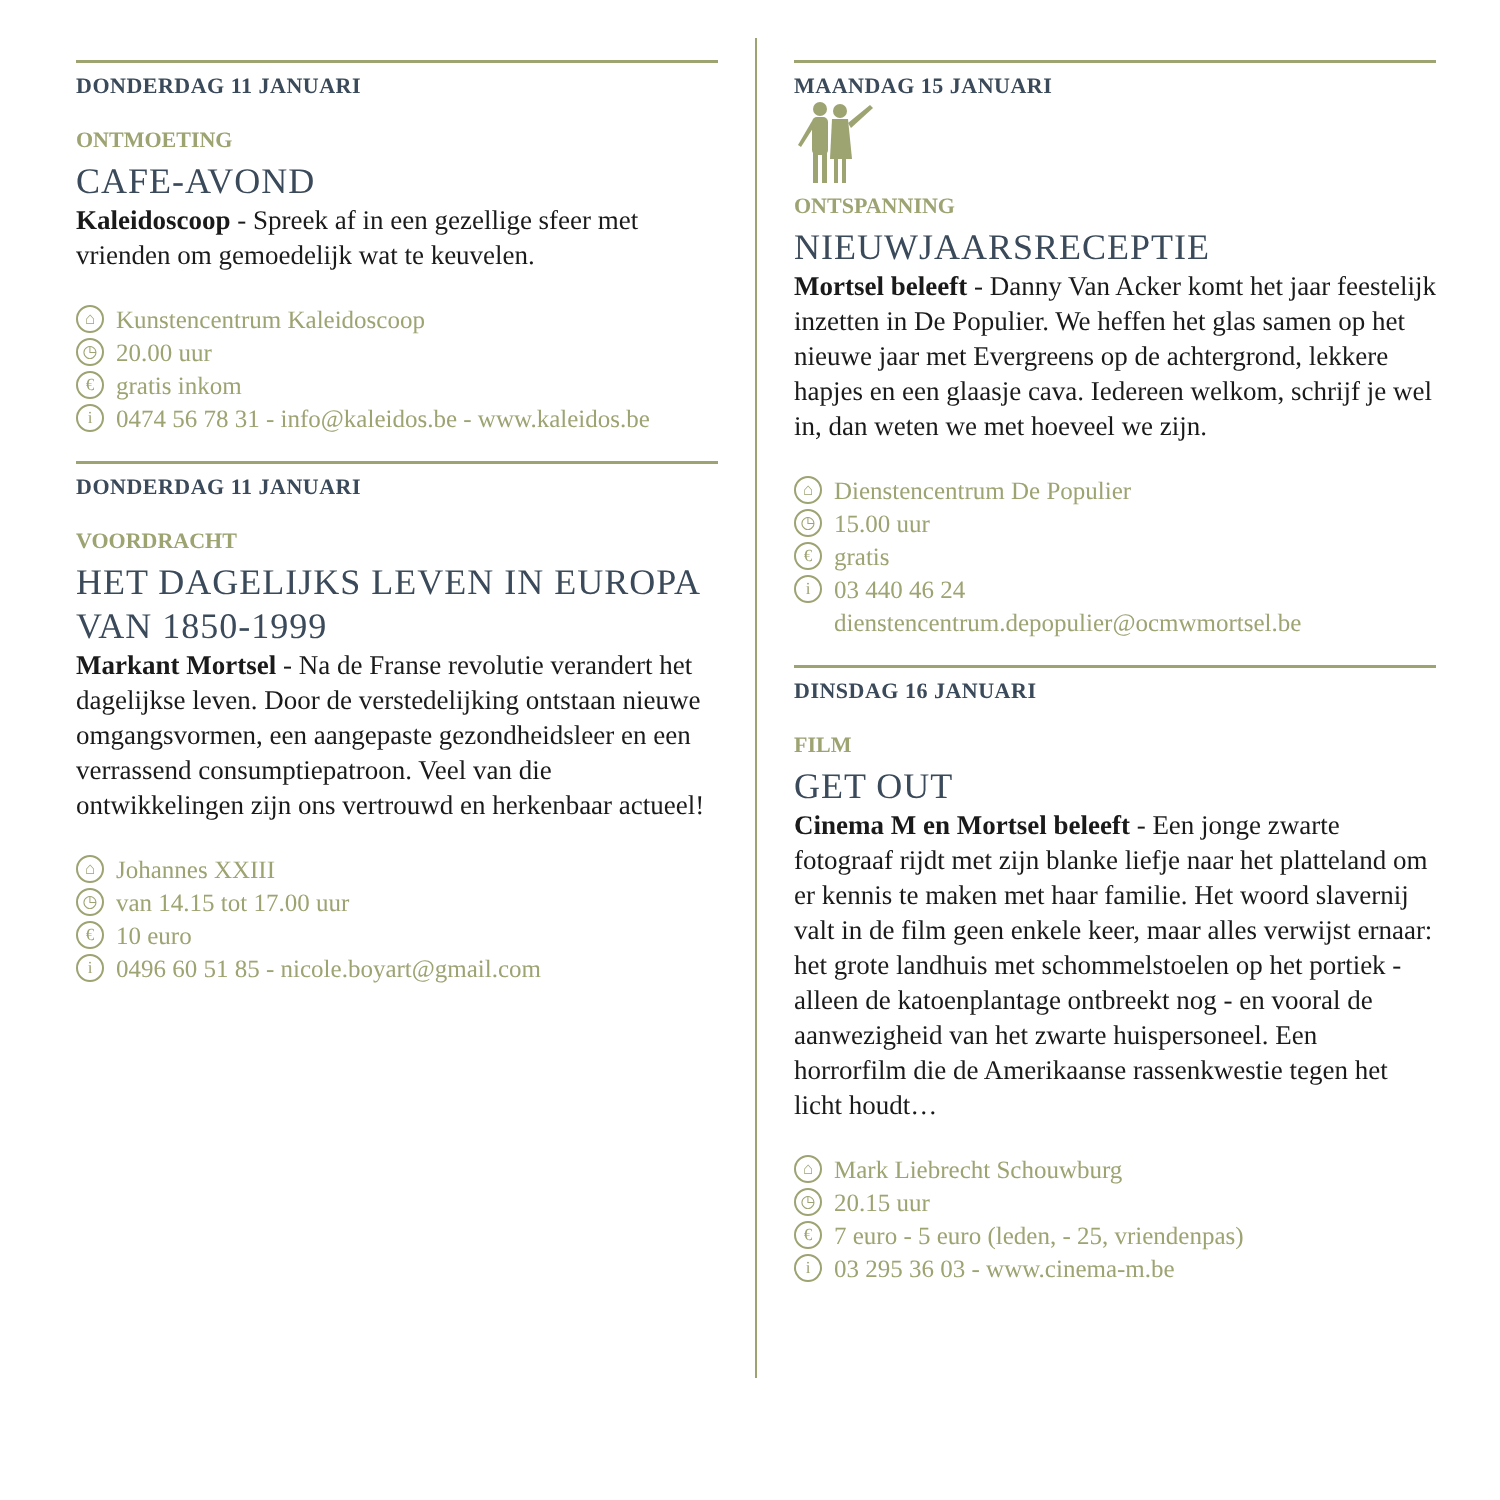DONDERDAG 11 JANUARI
ONTMOETING
CAFE-AVOND
Kaleidoscoop - Spreek af in een gezellige sfeer met vrienden om gemoedelijk wat te keuvelen.
⌂ Kunstencentrum Kaleidoscoop
◷ 20.00 uur
€ gratis inkom
i 0474 56 78 31 - info@kaleidos.be - www.kaleidos.be
DONDERDAG 11 JANUARI
VOORDRACHT
HET DAGELIJKS LEVEN IN EUROPA VAN 1850-1999
Markant Mortsel - Na de Franse revolutie verandert het dagelijkse leven. Door de verstedelijking ontstaan nieuwe omgangsvormen, een aangepaste gezondheidsleer en een verrassend consumptiepatroon. Veel van die ontwikkelingen zijn ons vertrouwd en herkenbaar actueel!
⌂ Johannes XXIII
◷ van 14.15 tot 17.00 uur
€ 10 euro
i 0496 60 51 85 - nicole.boyart@gmail.com
MAANDAG 15 JANUARI
ONTSPANNING
NIEUWJAARSRECEPTIE
Mortsel beleeft - Danny Van Acker komt het jaar feestelijk inzetten in De Populier. We heffen het glas samen op het nieuwe jaar met Evergreens op de achtergrond, lekkere hapjes en een glaasje cava. Iedereen welkom, schrijf je wel in, dan weten we met hoeveel we zijn.
⌂ Dienstencentrum De Populier
◷ 15.00 uur
€ gratis
i 03 440 46 24
dienstencentrum.depopulier@ocmwmortsel.be
DINSDAG 16 JANUARI
FILM
GET OUT
Cinema M en Mortsel beleeft - Een jonge zwarte fotograaf rijdt met zijn blanke liefje naar het platteland om er kennis te maken met haar familie. Het woord slavernij valt in de film geen enkele keer, maar alles verwijst ernaar: het grote landhuis met schommelstoelen op het portiek - alleen de katoenplantage ontbreekt nog - en vooral de aanwezigheid van het zwarte huispersoneel. Een horrorfilm die de Amerikaanse rassenkwestie tegen het licht houdt…
⌂ Mark Liebrecht Schouwburg
◷ 20.15 uur
€ 7 euro - 5 euro (leden, - 25, vriendenpas)
i 03 295 36 03 - www.cinema-m.be